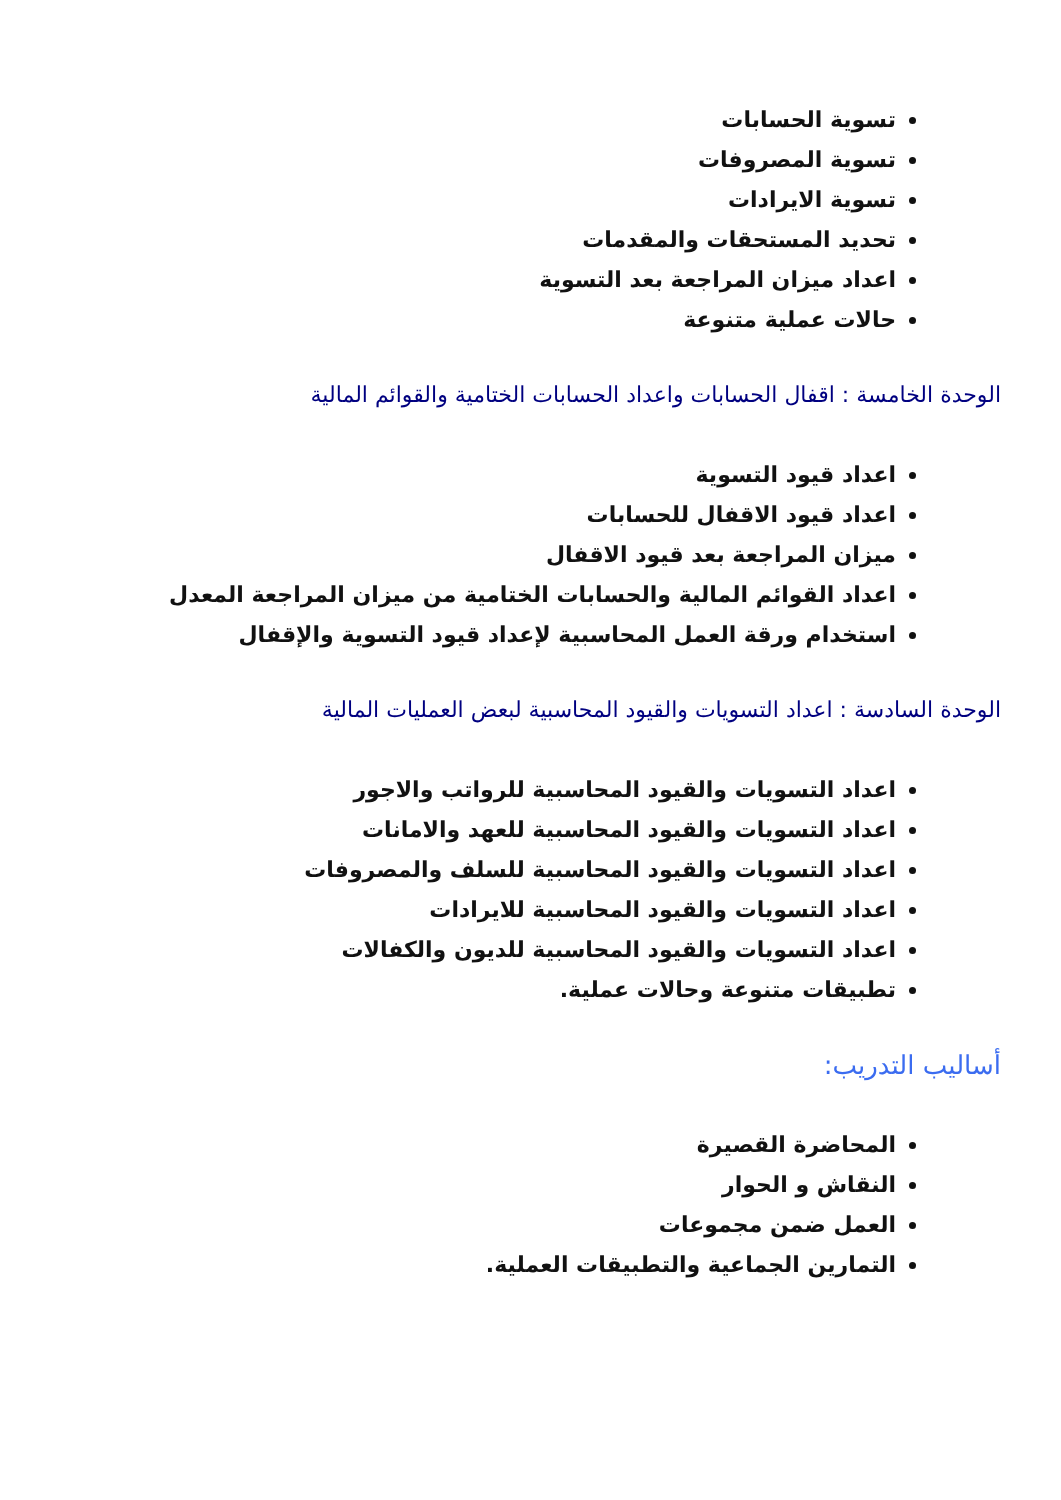تسوية الحسابات
تسوية المصروفات
تسوية الايرادات
تحديد المستحقات والمقدمات
اعداد ميزان المراجعة بعد التسوية
حالات عملية متنوعة
الوحدة الخامسة : اقفال الحسابات واعداد الحسابات الختامية والقوائم المالية
اعداد قيود التسوية
اعداد قيود الاقفال للحسابات
ميزان المراجعة بعد قيود الاقفال
اعداد القوائم المالية والحسابات الختامية من ميزان المراجعة المعدل
استخدام ورقة العمل المحاسبية لإعداد قيود التسوية والإقفال
الوحدة السادسة : اعداد التسويات والقيود المحاسبية لبعض العمليات المالية
اعداد التسويات والقيود المحاسبية للرواتب والاجور
اعداد التسويات والقيود المحاسبية للعهد والامانات
اعداد التسويات والقيود المحاسبية للسلف والمصروفات
اعداد التسويات والقيود المحاسبية للايرادات
اعداد التسويات والقيود المحاسبية للديون والكفالات
تطبيقات متنوعة وحالات عملية.
أساليب التدريب:
المحاضرة القصيرة
النقاش و الحوار
العمل ضمن مجموعات
التمارين الجماعية والتطبيقات العملية.